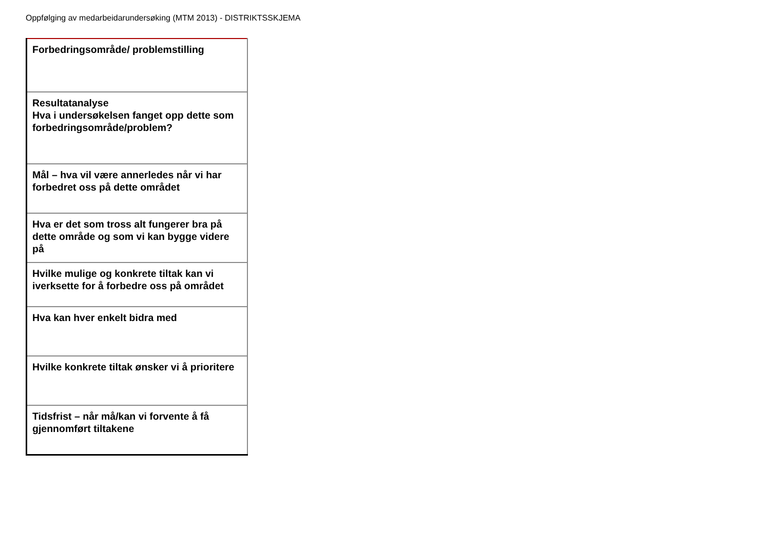Oppfølging av medarbeidarundersøking (MTM 2013) - DISTRIKTSSKJEMA
| Forbedringsområde/ problemstilling |
| Resultatanalyse Hva i undersøkelsen fanget opp dette som forbedringsområde/problem? |
| Mål – hva vil være annerledes når vi har forbedret oss på dette området |
| Hva er det som tross alt fungerer bra på dette område og som vi kan bygge videre på |
| Hvilke mulige og konkrete tiltak kan vi iverksette for å forbedre oss på området |
| Hva kan hver enkelt bidra med |
| Hvilke konkrete tiltak ønsker vi å prioritere |
| Tidsfrist – når må/kan vi forvente å få gjennomført tiltakene |